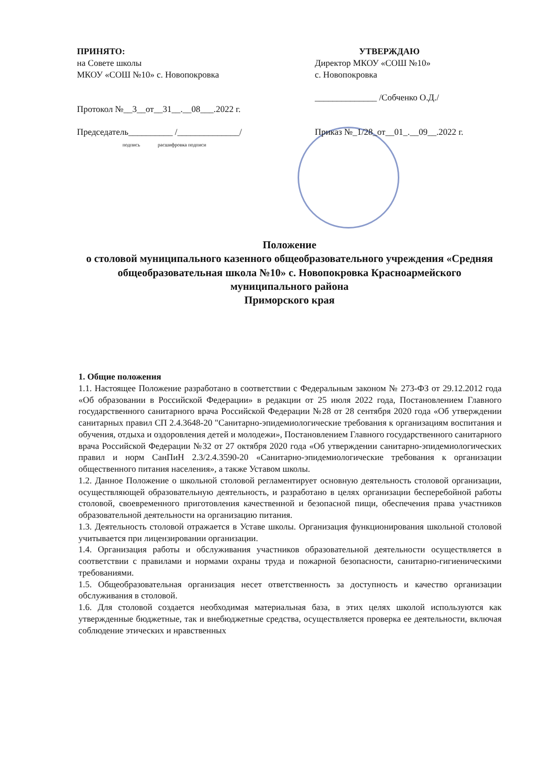ПРИНЯТО:
на Совете школы
МКОУ «СОШ №10» с. Новопокровка
Протокол №__3__от__31__.__08___.2022 г.
Председатель__________ /______________/
подпись расшифровка подписи
УТВЕРЖДАЮ
Директор МКОУ «СОШ №10»
с. Новопокровка
______________ /Собченко О.Д./
Приказ №_1/28_от__01_.__09__.2022 г.
Положение
о столовой муниципального казенного общеобразовательного учреждения «Средняя общеобразовательная школа №10» с. Новопокровка Красноармейского муниципального района
Приморского края
1. Общие положения
1.1. Настоящее Положение разработано в соответствии с Федеральным законом № 273-ФЗ от 29.12.2012 года «Об образовании в Российской Федерации» в редакции от 25 июля 2022 года, Постановлением Главного государственного санитарного врача Российской Федерации №28 от 28 сентября 2020 года «Об утверждении санитарных правил СП 2.4.3648-20 "Санитарно-эпидемиологические требования к организациям воспитания и обучения, отдыха и оздоровления детей и молодежи», Постановлением Главного государственного санитарного врача Российской Федерации №32 от 27 октября 2020 года «Об утверждении санитарно-эпидемиологических правил и норм СанПиН 2.3/2.4.3590-20 «Санитарно-эпидемиологические требования к организации общественного питания населения», а также Уставом школы.
1.2. Данное Положение о школьной столовой регламентирует основную деятельность столовой организации, осуществляющей образовательную деятельность, и разработано в целях организации бесперебойной работы столовой, своевременного приготовления качественной и безопасной пищи, обеспечения права участников образовательной деятельности на организацию питания.
1.3. Деятельность столовой отражается в Уставе школы. Организация функционирования школьной столовой учитывается при лицензировании организации.
1.4. Организация работы и обслуживания участников образовательной деятельности осуществляется в соответствии с правилами и нормами охраны труда и пожарной безопасности, санитарно-гигиеническими требованиями.
1.5. Общеобразовательная организация несет ответственность за доступность и качество организации обслуживания в столовой.
1.6. Для столовой создается необходимая материальная база, в этих целях школой используются как утвержденные бюджетные, так и внебюджетные средства, осуществляется проверка ее деятельности, включая соблюдение этических и нравственных